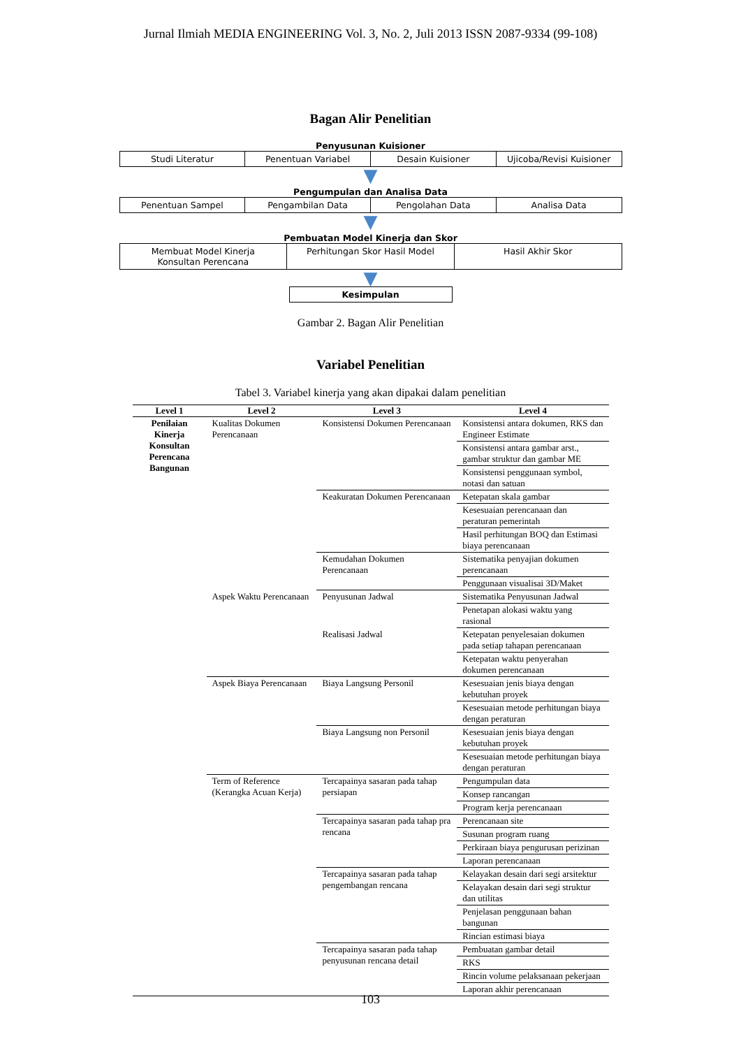Jurnal Ilmiah MEDIA ENGINEERING Vol. 3, No. 2, Juli 2013 ISSN 2087-9334 (99-108)
Bagan Alir Penelitian
Penyusunan Kuisioner
Studi Literatur Penentuan Variabel Desain Kuisioner Ujicoba/Revisi Kuisioner
▼
Pengumpulan dan Analisa Data
Penentuan Sampel Pengambilan Data Pengolahan Data Analisa Data
▼
Pembuatan Model Kinerja dan Skor
Membuat Model Kinerja
Konsultan Perencana
Perhitungan Skor Hasil Model Hasil Akhir Skor
▼
Kesimpulan
Gambar 2. Bagan Alir Penelitian
Variabel Penelitian
Tabel 3. Variabel kinerja yang akan dipakai dalam penelitian
| Level 1 | Level 2 | Level 3 | Level 4 |
| --- | --- | --- | --- |
| Penilaian Kinerja Konsultan Perencana Bangunan | Kualitas Dokumen Perencanaan | Konsistensi Dokumen Perencanaan | Konsistensi antara dokumen, RKS dan Engineer Estimate |
| | | | Konsistensi antara gambar arst., gambar struktur dan gambar ME |
| | | | Konsistensi penggunaan symbol, notasi dan satuan |
| | | Keakuratan Dokumen Perencanaan | Ketepatan skala gambar |
| | | | Kesesuaian perencanaan dan peraturan pemerintah |
| | | | Hasil perhitungan BOQ dan Estimasi biaya perencanaan |
| | | Kemudahan Dokumen Perencanaan | Sistematika penyajian dokumen perencanaan |
| | | | Penggunaan visualisai 3D/Maket |
| | Aspek Waktu Perencanaan | Penyusunan Jadwal | Sistematika Penyusunan Jadwal |
| | | | Penetapan alokasi waktu yang rasional |
| | | Realisasi Jadwal | Ketepatan penyelesaian dokumen pada setiap tahapan perencanaan |
| | | | Ketepatan waktu penyerahan dokumen perencanaan |
| | Aspek Biaya Perencanaan | Biaya Langsung Personil | Kesesuaian jenis biaya dengan kebutuhan proyek |
| | | | Kesesuaian metode perhitungan biaya dengan peraturan |
| | | Biaya Langsung non Personil | Kesesuaian jenis biaya dengan kebutuhan proyek |
| | | | Kesesuaian metode perhitungan biaya dengan peraturan |
| | Term of Reference (Kerangka Acuan Kerja) | Tercapainya sasaran pada tahap persiapan | Pengumpulan data |
| | | | Konsep rancangan |
| | | | Program kerja perencanaan |
| | | Tercapainya sasaran pada tahap pra rencana | Perencanaan site |
| | | | Susunan program ruang |
| | | | Perkiraan biaya pengurusan perizinan |
| | | | Laporan perencanaan |
| | | Tercapainya sasaran pada tahap pengembangan rencana | Kelayakan desain dari segi arsitektur |
| | | | Kelayakan desain dari segi struktur dan utilitas |
| | | | Penjelasan penggunaan bahan bangunan |
| | | | Rincian estimasi biaya |
| | | Tercapainya sasaran pada tahap penyusunan rencana detail | Pembuatan gambar detail |
| | | | RKS |
| | | | Rincin volume pelaksanaan pekerjaan |
| | | | Laporan akhir perencanaan |
103